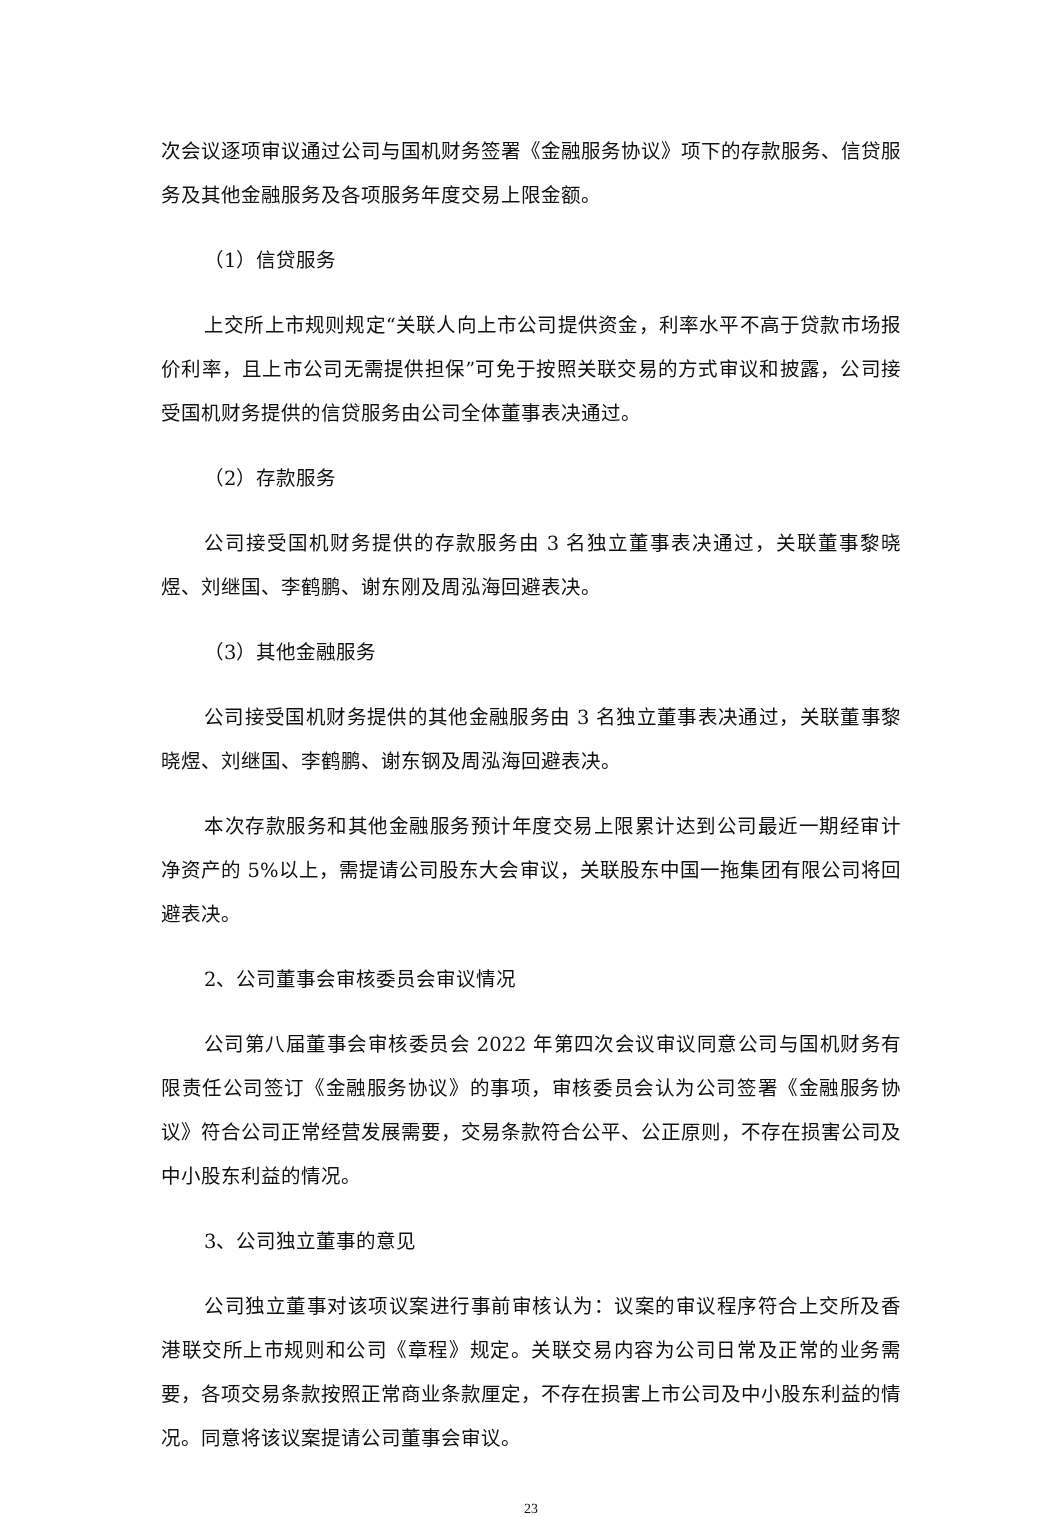次会议逐项审议通过公司与国机财务签署《金融服务协议》项下的存款服务、信贷服务及其他金融服务及各项服务年度交易上限金额。
（1）信贷服务
上交所上市规则规定“关联人向上市公司提供资金，利率水平不高于贷款市场报价利率，且上市公司无需提供担保”可免于按照关联交易的方式审议和披露，公司接受国机财务提供的信贷服务由公司全体董事表决通过。
（2）存款服务
公司接受国机财务提供的存款服务由 3 名独立董事表决通过，关联董事黎晓煜、刘继国、李鹤鹏、谢东刚及周泓海回避表决。
（3）其他金融服务
公司接受国机财务提供的其他金融服务由 3 名独立董事表决通过，关联董事黎晓煜、刘继国、李鹤鹏、谢东钢及周泓海回避表决。
本次存款服务和其他金融服务预计年度交易上限累计达到公司最近一期经审计净资产的 5%以上，需提请公司股东大会审议，关联股东中国一拖集团有限公司将回避表决。
2、公司董事会审核委员会审议情况
公司第八届董事会审核委员会 2022 年第四次会议审议同意公司与国机财务有限责任公司签订《金融服务协议》的事项，审核委员会认为公司签署《金融服务协议》符合公司正常经营发展需要，交易条款符合公平、公正原则，不存在损害公司及中小股东利益的情况。
3、公司独立董事的意见
公司独立董事对该项议案进行事前审核认为：议案的审议程序符合上交所及香港联交所上市规则和公司《章程》规定。关联交易内容为公司日常及正常的业务需要，各项交易条款按照正常商业条款厘定，不存在损害上市公司及中小股东利益的情况。同意将该议案提请公司董事会审议。
23